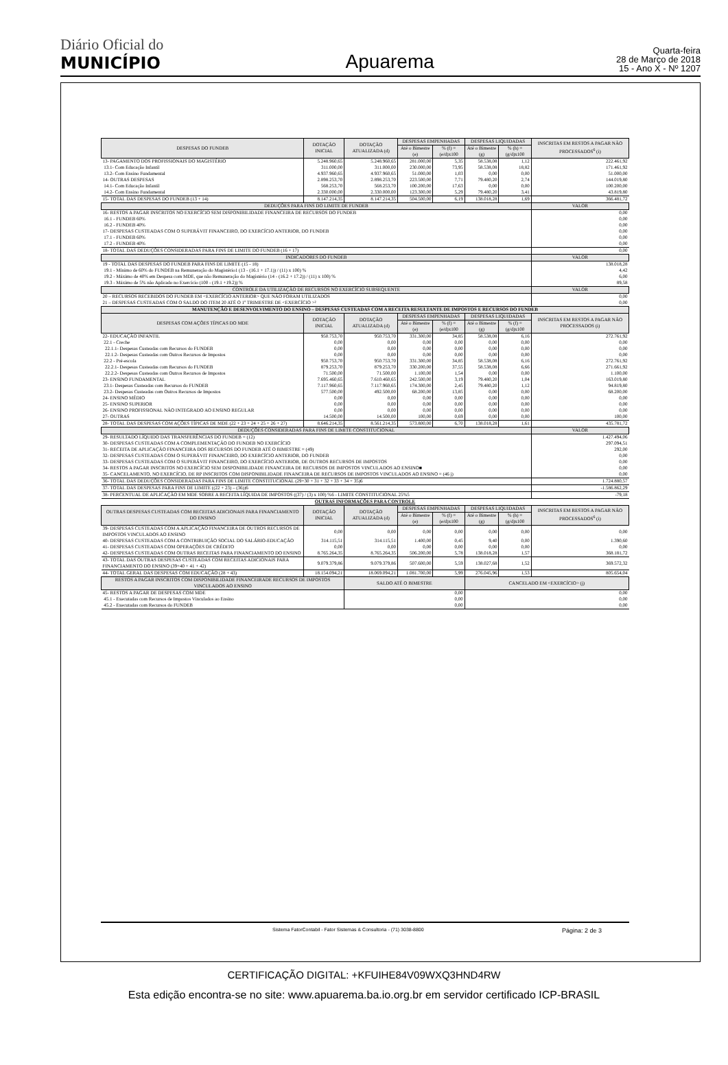Diário Oficial do
MUNICÍPIO
Apuarema
Quarta-feira
28 de Março de 2018
15 - Ano X - Nº 1207
| DESPESAS DO FUNDEB | DOTAÇÃO INICIAL | DOTAÇÃO ATUALIZADA (d) | DESPESAS EMPENHADAS | | DESPESAS LIQUIDADAS | | INSCRITAS EM RESTOS A PAGAR NÃO PROCESSADOS<sup>6</sup> (i) |
| --- | --- | --- | --- | --- | --- | --- | --- |
| | | | Até o Bimestre (e) | % (f) = (e/d)x100 | Até o Bimestre (g) | % (h) = (g/d)x100 | |
| 13- PAGAMENTO DOS PROFISSIONAIS DO MAGISTÉRIO | 5.248.960,65 | 5.248.960,65 | 281.000,00 | 5,35 | 58.538,08 | 1,12 | 222.461,92 |
| 13.1- Com Educação Infantil | 311.000,00 | 311.000,00 | 230.000,00 | 73,95 | 58.538,08 | 18,82 | 171.461,92 |
| 13.2- Com Ensino Fundamental | 4.937.960,65 | 4.937.960,65 | 51.000,00 | 1,03 | 0,00 | 0,00 | 51.000,00 |
| 14- OUTRAS DESPESAS | 2.898.253,70 | 2.898.253,70 | 223.500,00 | 7,71 | 79.480,20 | 2,74 | 144.019,80 |
| 14.1- Com Educação Infantil | 568.253,70 | 568.253,70 | 100.200,00 | 17,63 | 0,00 | 0,00 | 100.200,00 |
| 14.2- Com Ensino Fundamental | 2.330.000,00 | 2.330.000,00 | 123.300,00 | 5,29 | 79.480,20 | 3,41 | 43.819,80 |
| 15- TOTAL DAS DESPESAS DO FUNDEB (13 + 14) | 8.147.214,35 | 8.147.214,35 | 504.500,00 | 6,19 | 138.018,28 | 1,69 | 366.481,72 |
| DEDUÇÕES PARA FINS DO LIMITE DE FUNDEB | | | | | | | VALOR |
| 16- RESTOS A PAGAR INSCRITOS NO EXERCÍCIO SEM DISPONIBILIDADE FINANCEIRA DE RECURSOS DO FUNDEB | | | | | | | 0,00 |
| 16.1 - FUNDEB 60% | | | | | | | 0,00 |
| 16.2 - FUNDEB 40% | | | | | | | 0,00 |
| 17- DESPESAS CUSTEADAS COM O SUPERÁVIT FINANCEIRO, DO EXERCÍCIO ANTERIOR, DO FUNDEB | | | | | | | 0,00 |
| 17.1 - FUNDEB 60% | | | | | | | 0,00 |
| 17.2 - FUNDEB 40% | | | | | | | 0,00 |
| 18- TOTAL DAS DEDUÇÕES CONSIDERADAS PARA FINS DE LIMITE DO FUNDEB (16 + 17) | | | | | | | 0,00 |
| INDICADORES DO FUNDEB | | | | | | | VALOR |
| 19 - TOTAL DAS DESPESAS DO FUNDEB PARA FINS DE LIMITE (15 - 18) | | | | | | | 138.018,28 |
| 19.1 - Mínimo de 60% do FUNDEB na Remuneração do Magistério1 (13 - (16.1 + 17.1)) / (11) x 100) % | | | | | | | 4,42 |
| 19.2 - Máximo de 40% em Despesa com MDE, que não Remuneração do Magistério (14 - (16.2 + 17.2)) / (11) x 100) % | | | | | | | 6,00 |
| 19.3 - Máximo de 5% não Aplicado no Exercício (100 - (19.1 +19.2)) % | | | | | | | 89,58 |
| CONTROLE DA UTILIZAÇÃO DE RECURSOS NO EXERCÍCIO SUBSEQUENTE | | | | | | | VALOR |
| 20 – RECURSOS RECEBIDOS DO FUNDEB EM <EXERCÍCIO ANTERIOR> QUE NÃO FORAM UTILIZADOS | | | | | | | 0,00 |
| 21 – DESPESAS CUSTEADAS COM O SALDO DO ITEM 20 ATÉ O 1º TRIMESTRE DE <EXERCÍCIO >² | | | | | | | 0,00 |
| MANUTENÇÃO E DESENVOLVIMENTO DO ENSINO – DESPESAS CUSTEADAS COM A RECEITA RESULTANTE DE IMPOSTOS E RECURSOS DO FUNDEB | | | | | | | |
| DESPESAS COM AÇÕES TÍPICAS DO MDE | DOTAÇÃO INICIAL | DOTAÇÃO ATUALIZADA (d) | DESPESAS EMPENHADAS | | DESPESAS LIQUIDADAS | | INSCRITAS EM RESTOS A PAGAR NÃO PROCESSADOS (i) |
| | | | Até o Bimestre (e) | % (f) = (e/d)x100 | Até o Bimestre (g) | % (f) = (g/d)x100 | |
| 22- EDUCAÇÃO INFANTIL | 950.753,70 | 950.753,70 | 331.300,00 | 34,85 | 58.538,08 | 6,16 | 272.761,92 |
| 22.1 - Creche | 0,00 | 0,00 | 0,00 | 0,00 | 0,00 | 0,00 | 0,00 |
| 22.1.1- Despesas Custeadas com Recursos do FUNDEB | 0,00 | 0,00 | 0,00 | 0,00 | 0,00 | 0,00 | 0,00 |
| 22.1.2- Despesas Custeadas com Outros Recursos de Impostos | 0,00 | 0,00 | 0,00 | 0,00 | 0,00 | 0,00 | 0,00 |
| 22.2 - Pré-escola | 950.753,70 | 950.753,70 | 331.300,00 | 34,85 | 58.538,08 | 6,16 | 272.761,92 |
| 22.2.1- Despesas Custeadas com Recursos do FUNDEB | 879.253,70 | 879.253,70 | 330.200,00 | 37,55 | 58.538,08 | 6,66 | 271.661,92 |
| 22.2.2- Despesas Custeadas com Outros Recursos de Impostos | 71.500,00 | 71.500,00 | 1.100,00 | 1,54 | 0,00 | 0,00 | 1.100,00 |
| 23- ENSINO FUNDAMENTAL | 7.695.460,65 | 7.610.460,65 | 242.500,00 | 3,19 | 79.480,20 | 1,04 | 163.019,80 |
| 23.1- Despesas Custeadas com Recursos do FUNDEB | 7.117.960,65 | 7.117.960,65 | 174.300,00 | 2,45 | 79.480,20 | 1,12 | 94.819,80 |
| 23.2- Despesas Custeadas com Outros Recursos de Impostos | 577.500,00 | 492.500,00 | 68.200,00 | 13,85 | 0,00 | 0,00 | 68.200,00 |
| 24- ENSINO MÉDIO | 0,00 | 0,00 | 0,00 | 0,00 | 0,00 | 0,00 | 0,00 |
| 25- ENSINO SUPERIOR | 0,00 | 0,00 | 0,00 | 0,00 | 0,00 | 0,00 | 0,00 |
| 26- ENSINO PROFISSIONAL NÃO INTEGRADO AO ENSINO REGULAR | 0,00 | 0,00 | 0,00 | 0,00 | 0,00 | 0,00 | 0,00 |
| 27- OUTRAS | 14.500,00 | 14.500,00 | 100,00 | 0,69 | 0,00 | 0,00 | 100,00 |
| 28- TOTAL DAS DESPESAS COM AÇÕES TÍPICAS DE MDE (22 + 23 + 24 + 25 + 26 + 27) | 8.646.214,35 | 8.561.214,35 | 573.800,00 | 6,70 | 138.018,28 | 1,61 | 435.781,72 |
| DEDUÇÕES CONSIDERADAS PARA FINS DE LIMITE CONSTITUCIONAL | | | | | | | VALOR |
| 29- RESULTADO LÍQUIDO DAS TRANSFERÊNCIAS DO FUNDEB = (12) | | | | | | | 1.427.494,06 |
| 30- DESPESAS CUSTEADAS COM A COMPLEMENTAÇÃO DO FUNDEB NO EXERCÍCIO | | | | | | | 297.094,51 |
| 31- RECEITA DE APLICAÇÃO FINANCEIRA DOS RECURSOS DO FUNDEB ATÉ O BIMESTRE = (49) | | | | | | | 292,00 |
| 32- DESPESAS CUSTEADAS COM O SUPERÁVIT FINANCEIRO, DO EXERCÍCIO ANTERIOR, DO FUNDEB | | | | | | | 0,00 |
| 33- DESPESAS CUSTEADAS COM O SUPERÁVIT FINANCEIRO, DO EXERCÍCIO ANTERIOR, DE OUTROS RECURSOS DE IMPOSTOS | | | | | | | 0,00 |
| 34- RESTOS A PAGAR INSCRITOS NO EXERCÍCIO SEM DISPONIBILIDADE FINANCEIRA DE RECURSOS DE IMPOSTOS VINCULADOS AO ENSINO■ | | | | | | | 0,00 |
| 35- CANCELAMENTO, NO EXERCÍCIO, DE RP INSCRITOS COM DISPONIBILIDADE FINANCEIRA DE RECURSOS DE IMPOSTOS VINCULADOS AO ENSINO = (46 j) | | | | | | | 0,00 |
| 36- TOTAL DAS DEDUÇÕES CONSIDERADAS PARA FINS DE LIMITE CONSTITUCIONAL (29+30 + 31 + 32 + 33 + 34 + 35)6 | | | | | | | 1.724.880,57 |
| 37- TOTAL DAS DESPESAS PARA FINS DE LIMITE ((22 + 23) – (36))6 | | | | | | | -1.586.862,29 |
| 38- PERCENTUAL DE APLICAÇÃO EM MDE SOBRE A RECEITA LÍQUIDA DE IMPOSTOS ((37) / (3) x 100) %6 - LIMITE CONSTITUCIONAL 25%5 | | | | | | | -79,18 |
| OUTRAS INFORMAÇÕES PARA CONTROLE | | | | | | | |
| OUTRAS DESPESAS CUSTEADAS COM RECEITAS ADICIONAIS PARA FINANCIAMENTO DO ENSINO | DOTAÇÃO INICIAL | DOTAÇÃO ATUALIZADA (d) | DESPESAS EMPENHADAS | | DESPESAS LIQUIDADAS | | INSCRITAS EM RESTOS A PAGAR NÃO PROCESSADOS<sup>6</sup> (i) |
| | | | Até o Bimestre (e) | % (f) = (e/d)x100 | Até o Bimestre (g) | % (h) = (g/d)x100 | |
| 39- DESPESAS CUSTEADAS COM A APLICAÇÃO FINANCEIRA DE OUTROS RECURSOS DE IMPOSTOS VINCULADOS AO ENSINO | 0,00 | 0,00 | 0,00 | 0,00 | 0,00 | 0,00 | 0,00 |
| 40- DESPESAS CUSTEADAS COM A CONTRIBUIÇÃO SOCIAL DO SALÁRIO-EDUCAÇÃO | 314.115,51 | 314.115,51 | 1.400,00 | 0,45 | 9,40 | 0,00 | 1.390,60 |
| 41- DESPESAS CUSTEADAS COM OPERAÇÕES DE CRÉDITO | 0,00 | 0,00 | 0,00 | 0,00 | 0,00 | 0,00 | 0,00 |
| 42- DESPESAS CUSTEADAS COM OUTRAS RECEITAS PARA FINANCIAMENTO DO ENSINO | 8.765.264,35 | 8.765.264,35 | 506.200,00 | 5,78 | 138.018,28 | 1,57 | 368.181,72 |
| 43- TOTAL DAS OUTRAS DESPESAS CUSTEADAS COM RECEITAS ADICIONAIS PARA FINANCIAMENTO DO ENSINO (39+40 + 41 + 42) | 9.079.379,86 | 9.079.379,86 | 507.600,00 | 5,59 | 138.027,68 | 1,52 | 369.572,32 |
| 44- TOTAL GERAL DAS DESPESAS COM EDUCAÇÃO (28 + 43) | 18.154.094,21 | 18.069.094,21 | 1.081.700,00 | 5,99 | 276.045,96 | 1,53 | 805.654,04 |
| RESTOS A PAGAR INSCRITOS COM DISPONIBILIDADE FINANCEIRADE RECURSOS DE IMPOSTOS VINCULADOS AO ENSINO | | SALDO ATÉ O BIMESTRE | | | CANCELADO EM <EXERCÍCIO> (j) | | |
| 45- RESTOS A PAGAR DE DESPESAS COM MDE | | 0,00 | | | 0,00 | | |
| 45.1 - Executadas com Recursos de Impostos Vinculados ao Ensino | | 0,00 | | | 0,00 | | |
| 45.2 - Executadas com Recursos do FUNDEB | | 0,00 | | | 0,00 | | |
Sistema FatorContabil - Fator Sistemas & Consultoria - (71) 3038-8800 Página: 2 de 3
CERTIFICAÇÃO DIGITAL: +KFUIHE84V09WXQ3HND4RW
Esta edição encontra-se no site: www.apuarema.ba.io.org.br em servidor certificado ICP-BRASIL